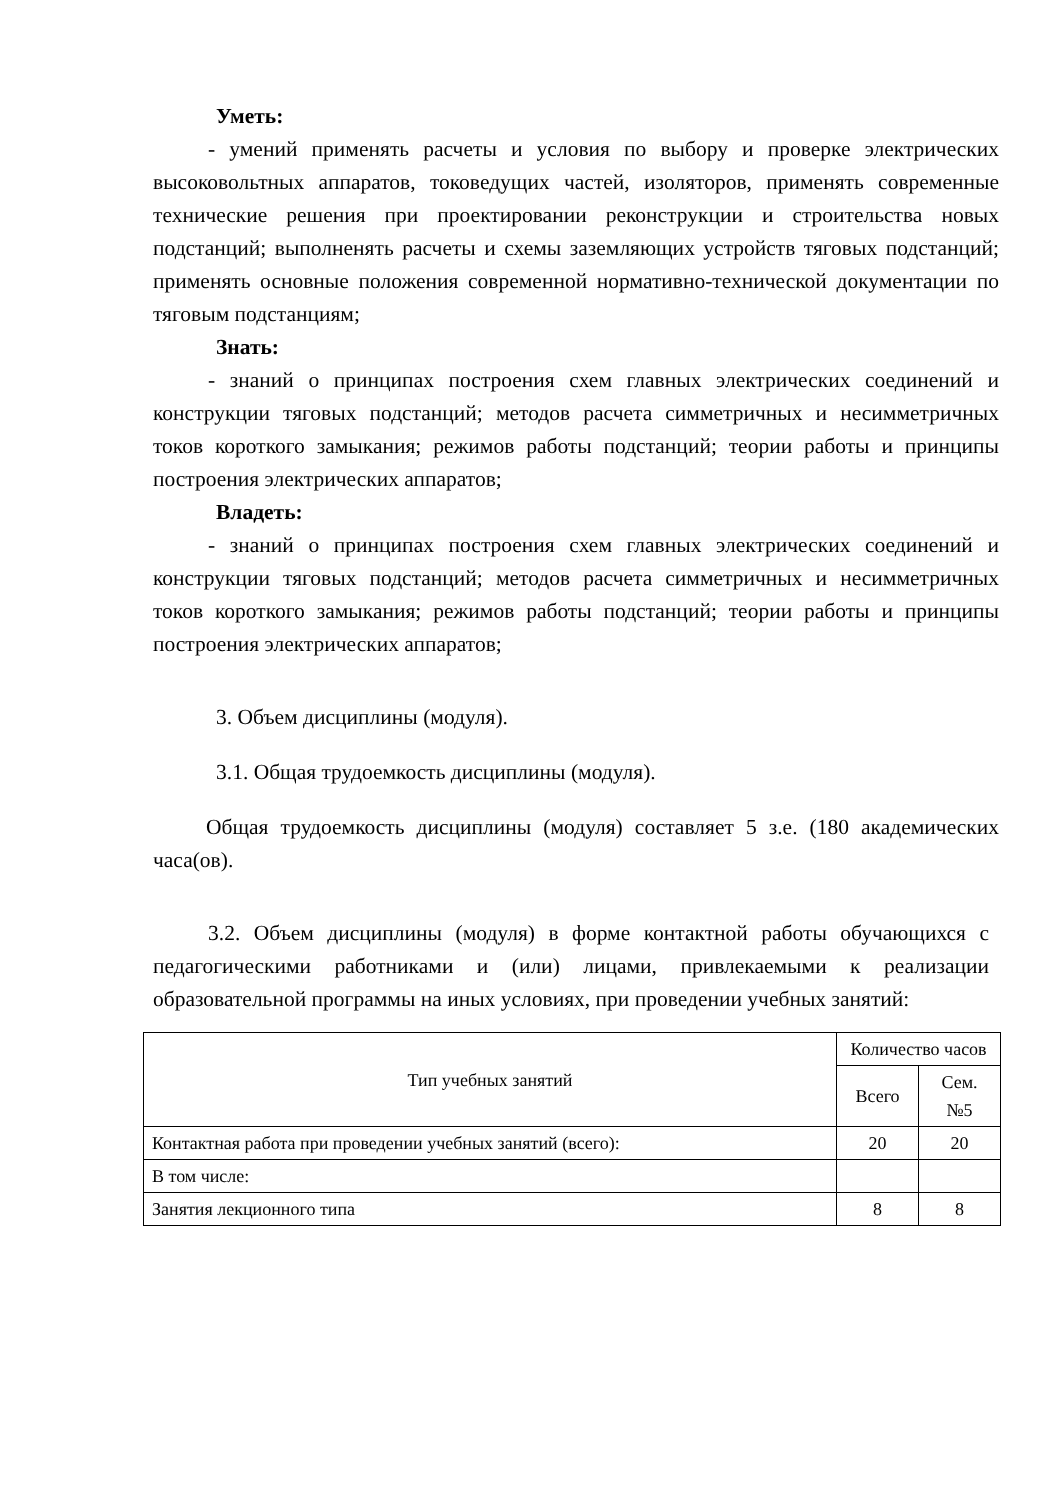Уметь:
- умений применять расчеты и условия по выбору и проверке электрических высоковольтных аппаратов, токоведущих частей, изоляторов, применять современные технические решения при проектировании реконструкции и строительства новых подстанций; выполненять расчеты и схемы заземляющих устройств тяговых подстанций; применять основные положения современной нормативно-технической документации по тяговым подстанциям;
Знать:
- знаний о принципах построения схем главных электрических соединений и конструкции тяговых подстанций; методов расчета симметричных и несимметричных токов короткого замыкания; режимов работы подстанций; теории работы и принципы построения электрических аппаратов;
Владеть:
- знаний о принципах построения схем главных электрических соединений и конструкции тяговых подстанций; методов расчета симметричных и несимметричных токов короткого замыкания; режимов работы подстанций; теории работы и принципы построения электрических аппаратов;
3. Объем дисциплины (модуля).
3.1. Общая трудоемкость дисциплины (модуля).
Общая трудоемкость дисциплины (модуля) составляет 5 з.е. (180 академических часа(ов).
3.2. Объем дисциплины (модуля) в форме контактной работы обучающихся с педагогическими работниками и (или) лицами, привлекаемыми к реализации образовательной программы на иных условиях, при проведении учебных занятий:
| Тип учебных занятий | Количество часов | |
| --- | --- | --- |
| | Всего | Сем. №5 |
| Контактная работа при проведении учебных занятий (всего): | 20 | 20 |
| В том числе: | | |
| Занятия лекционного типа | 8 | 8 |